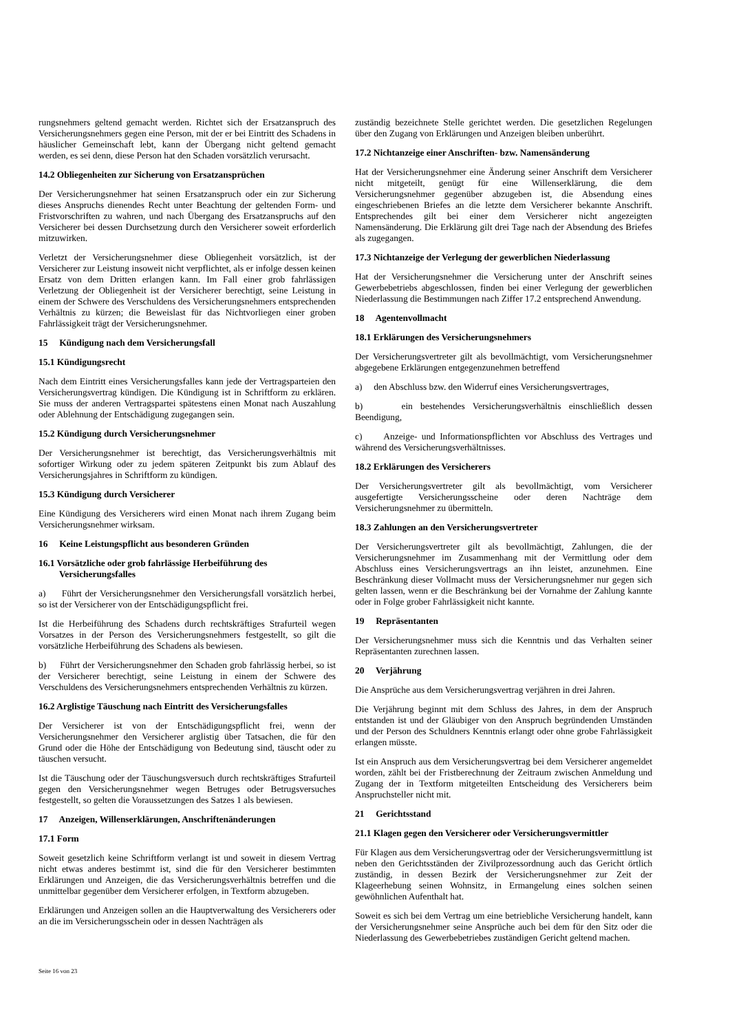rungsnehmers geltend gemacht werden. Richtet sich der Ersatzanspruch des Versicherungsnehmers gegen eine Person, mit der er bei Eintritt des Schadens in häuslicher Gemeinschaft lebt, kann der Übergang nicht geltend gemacht werden, es sei denn, diese Person hat den Schaden vorsätzlich verursacht.
14.2 Obliegenheiten zur Sicherung von Ersatzansprüchen
Der Versicherungsnehmer hat seinen Ersatzanspruch oder ein zur Sicherung dieses Anspruchs dienendes Recht unter Beachtung der geltenden Form- und Fristvorschriften zu wahren, und nach Übergang des Ersatzanspruchs auf den Versicherer bei dessen Durchsetzung durch den Versicherer soweit erforderlich mitzuwirken.
Verletzt der Versicherungsnehmer diese Obliegenheit vorsätzlich, ist der Versicherer zur Leistung insoweit nicht verpflichtet, als er infolge dessen keinen Ersatz von dem Dritten erlangen kann. Im Fall einer grob fahrlässigen Verletzung der Obliegenheit ist der Versicherer berechtigt, seine Leistung in einem der Schwere des Verschuldens des Versicherungsnehmers entsprechenden Verhältnis zu kürzen; die Beweislast für das Nichtvorliegen einer groben Fahrlässigkeit trägt der Versicherungsnehmer.
15 Kündigung nach dem Versicherungsfall
15.1 Kündigungsrecht
Nach dem Eintritt eines Versicherungsfalles kann jede der Vertragsparteien den Versicherungsvertrag kündigen. Die Kündigung ist in Schriftform zu erklären. Sie muss der anderen Vertragspartei spätestens einen Monat nach Auszahlung oder Ablehnung der Entschädigung zugegangen sein.
15.2 Kündigung durch Versicherungsnehmer
Der Versicherungsnehmer ist berechtigt, das Versicherungsverhältnis mit sofortiger Wirkung oder zu jedem späteren Zeitpunkt bis zum Ablauf des Versicherungsjahres in Schriftform zu kündigen.
15.3 Kündigung durch Versicherer
Eine Kündigung des Versicherers wird einen Monat nach ihrem Zugang beim Versicherungsnehmer wirksam.
16 Keine Leistungspflicht aus besonderen Gründen
16.1 Vorsätzliche oder grob fahrlässige Herbeiführung des
Versicherungsfalles
a) Führt der Versicherungsnehmer den Versicherungsfall vorsätzlich herbei, so ist der Versicherer von der Entschädigungspflicht frei.
Ist die Herbeiführung des Schadens durch rechtskräftiges Strafurteil wegen Vorsatzes in der Person des Versicherungsnehmers festgestellt, so gilt die vorsätzliche Herbeiführung des Schadens als bewiesen.
b) Führt der Versicherungsnehmer den Schaden grob fahrlässig herbei, so ist der Versicherer berechtigt, seine Leistung in einem der Schwere des Verschuldens des Versicherungsnehmers entsprechenden Verhältnis zu kürzen.
16.2 Arglistige Täuschung nach Eintritt des Versicherungsfalles
Der Versicherer ist von der Entschädigungspflicht frei, wenn der Versicherungsnehmer den Versicherer arglistig über Tatsachen, die für den Grund oder die Höhe der Entschädigung von Bedeutung sind, täuscht oder zu täuschen versucht.
Ist die Täuschung oder der Täuschungsversuch durch rechtskräftiges Strafurteil gegen den Versicherungsnehmer wegen Betruges oder Betrugsversuches festgestellt, so gelten die Voraussetzungen des Satzes 1 als bewiesen.
17 Anzeigen, Willenserklärungen, Anschriftenänderungen
17.1 Form
Soweit gesetzlich keine Schriftform verlangt ist und soweit in diesem Vertrag nicht etwas anderes bestimmt ist, sind die für den Versicherer bestimmten Erklärungen und Anzeigen, die das Versicherungsverhältnis betreffen und die unmittelbar gegenüber dem Versicherer erfolgen, in Textform abzugeben.
Erklärungen und Anzeigen sollen an die Hauptverwaltung des Versicherers oder an die im Versicherungsschein oder in dessen Nachträgen als
zuständig bezeichnete Stelle gerichtet werden. Die gesetzlichen Regelungen über den Zugang von Erklärungen und Anzeigen bleiben unberührt.
17.2 Nichtanzeige einer Anschriften- bzw. Namensänderung
Hat der Versicherungsnehmer eine Änderung seiner Anschrift dem Versicherer nicht mitgeteilt, genügt für eine Willenserklärung, die dem Versicherungsnehmer gegenüber abzugeben ist, die Absendung eines eingeschriebenen Briefes an die letzte dem Versicherer bekannte Anschrift. Entsprechendes gilt bei einer dem Versicherer nicht angezeigten Namensänderung. Die Erklärung gilt drei Tage nach der Absendung des Briefes als zugegangen.
17.3 Nichtanzeige der Verlegung der gewerblichen Niederlassung
Hat der Versicherungsnehmer die Versicherung unter der Anschrift seines Gewerbebetriebs abgeschlossen, finden bei einer Verlegung der gewerblichen Niederlassung die Bestimmungen nach Ziffer 17.2 entsprechend Anwendung.
18 Agentenvollmacht
18.1 Erklärungen des Versicherungsnehmers
Der Versicherungsvertreter gilt als bevollmächtigt, vom Versicherungsnehmer abgegebene Erklärungen entgegenzunehmen betreffend
a) den Abschluss bzw. den Widerruf eines Versicherungsvertrages,
b) ein bestehendes Versicherungsverhältnis einschließlich dessen Beendigung,
c) Anzeige- und Informationspflichten vor Abschluss des Vertrages und während des Versicherungsverhältnisses.
18.2 Erklärungen des Versicherers
Der Versicherungsvertreter gilt als bevollmächtigt, vom Versicherer ausgefertigte Versicherungsscheine oder deren Nachträge dem Versicherungsnehmer zu übermitteln.
18.3 Zahlungen an den Versicherungsvertreter
Der Versicherungsvertreter gilt als bevollmächtigt, Zahlungen, die der Versicherungsnehmer im Zusammenhang mit der Vermittlung oder dem Abschluss eines Versicherungsvertrags an ihn leistet, anzunehmen. Eine Beschränkung dieser Vollmacht muss der Versicherungsnehmer nur gegen sich gelten lassen, wenn er die Beschränkung bei der Vornahme der Zahlung kannte oder in Folge grober Fahrlässigkeit nicht kannte.
19 Repräsentanten
Der Versicherungsnehmer muss sich die Kenntnis und das Verhalten seiner Repräsentanten zurechnen lassen.
20 Verjährung
Die Ansprüche aus dem Versicherungsvertrag verjähren in drei Jahren.
Die Verjährung beginnt mit dem Schluss des Jahres, in dem der Anspruch entstanden ist und der Gläubiger von den Anspruch begründenden Umständen und der Person des Schuldners Kenntnis erlangt oder ohne grobe Fahrlässigkeit erlangen müsste.
Ist ein Anspruch aus dem Versicherungsvertrag bei dem Versicherer angemeldet worden, zählt bei der Fristberechnung der Zeitraum zwischen Anmeldung und Zugang der in Textform mitgeteilten Entscheidung des Versicherers beim Anspruchsteller nicht mit.
21 Gerichtsstand
21.1 Klagen gegen den Versicherer oder Versicherungsvermittler
Für Klagen aus dem Versicherungsvertrag oder der Versicherungsvermittlung ist neben den Gerichtsständen der Zivilprozessordnung auch das Gericht örtlich zuständig, in dessen Bezirk der Versicherungsnehmer zur Zeit der Klageerhebung seinen Wohnsitz, in Ermangelung eines solchen seinen gewöhnlichen Aufenthalt hat.
Soweit es sich bei dem Vertrag um eine betriebliche Versicherung handelt, kann der Versicherungsnehmer seine Ansprüche auch bei dem für den Sitz oder die Niederlassung des Gewerbebetriebes zuständigen Gericht geltend machen.
Seite 16 von 23